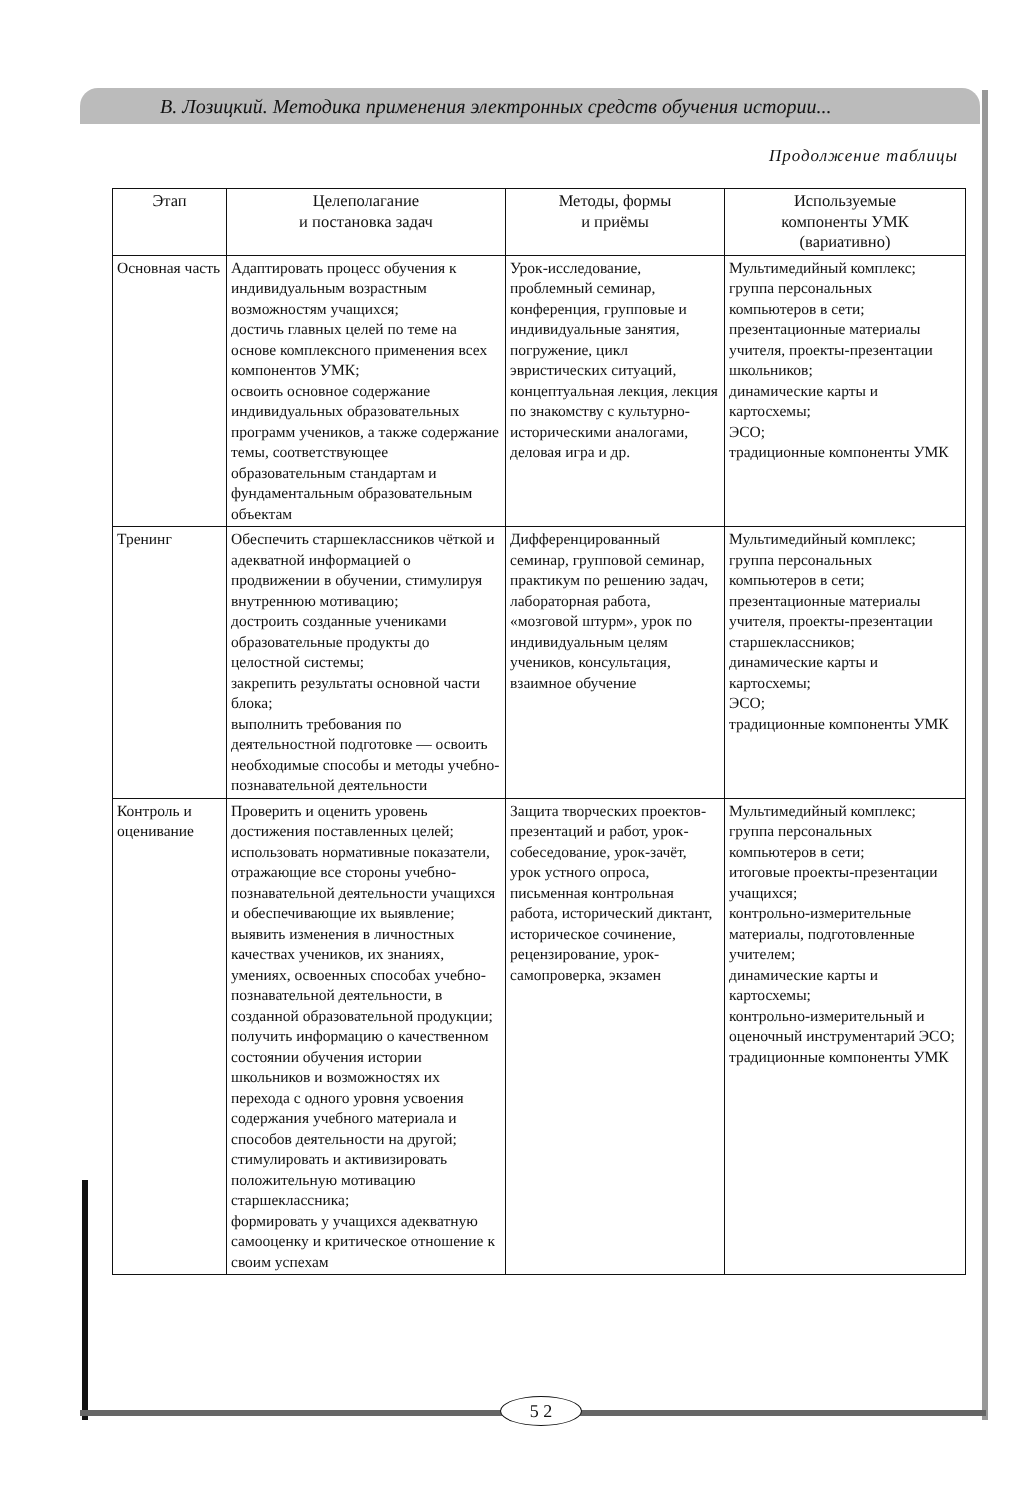В. Лозицкий. Методика применения электронных средств обучения истории...
Продолжение таблицы
| Этап | Целеполагание и постановка задач | Методы, формы и приёмы | Используемые компоненты УМК (вариативно) |
| --- | --- | --- | --- |
| Основная часть | Адаптировать процесс обучения к индивидуальным возрастным возможностям учащихся; достичь главных целей по теме на основе комплексного применения всех компонентов УМК; освоить основное содержание индивидуальных образовательных программ учеников, а также содержание темы, соответствующее образовательным стандартам и фундаментальным образовательным объектам | Урок-исследование, проблемный семинар, конференция, групповые и индивидуальные занятия, погружение, цикл эвристических ситуаций, концептуальная лекция, лекция по знакомству с культурно-историческими аналогами, деловая игра и др. | Мультимедийный комплекс; группа персональных компьютеров в сети; презентационные материалы учителя, проекты-презентации школьников; динамические карты и картосхемы; ЭСО; традиционные компоненты УМК |
| Тренинг | Обеспечить старшеклассников чёткой и адекватной информацией о продвижении в обучении, стимулируя внутреннюю мотивацию; достроить созданные учениками образовательные продукты до целостной системы; закрепить результаты основной части блока; выполнить требования по деятельностной подготовке — освоить необходимые способы и методы учебно-познавательной деятельности | Дифференцированный семинар, групповой семинар, практикум по решению задач, лабораторная работа, «мозговой штурм», урок по индивидуальным целям учеников, консультация, взаимное обучение | Мультимедийный комплекс; группа персональных компьютеров в сети; презентационные материалы учителя, проекты-презентации старшеклассников; динамические карты и картосхемы; ЭСО; традиционные компоненты УМК |
| Контроль и оценивание | Проверить и оценить уровень достижения поставленных целей; использовать нормативные показатели, отражающие все стороны учебно-познавательной деятельности учащихся и обеспечивающие их выявление; выявить изменения в личностных качествах учеников, их знаниях, умениях, освоенных способах учебно-познавательной деятельности, в созданной образовательной продукции; получить информацию о качественном состоянии обучения истории школьников и возможностях их перехода с одного уровня усвоения содержания учебного материала и способов деятельности на другой; стимулировать и активизировать положительную мотивацию старшеклассника; формировать у учащихся адекватную самооценку и критическое отношение к своим успехам | Защита творческих проектов-презентаций и работ, урок-собеседование, урок-зачёт, урок устного опроса, письменная контрольная работа, исторический диктант, историческое сочинение, рецензирование, урок-самопроверка, экзамен | Мультимедийный комплекс; группа персональных компьютеров в сети; итоговые проекты-презентации учащихся; контрольно-измерительные материалы, подготовленные учителем; динамические карты и картосхемы; контрольно-измерительный и оценочный инструментарий ЭСО; традиционные компоненты УМК |
5 2